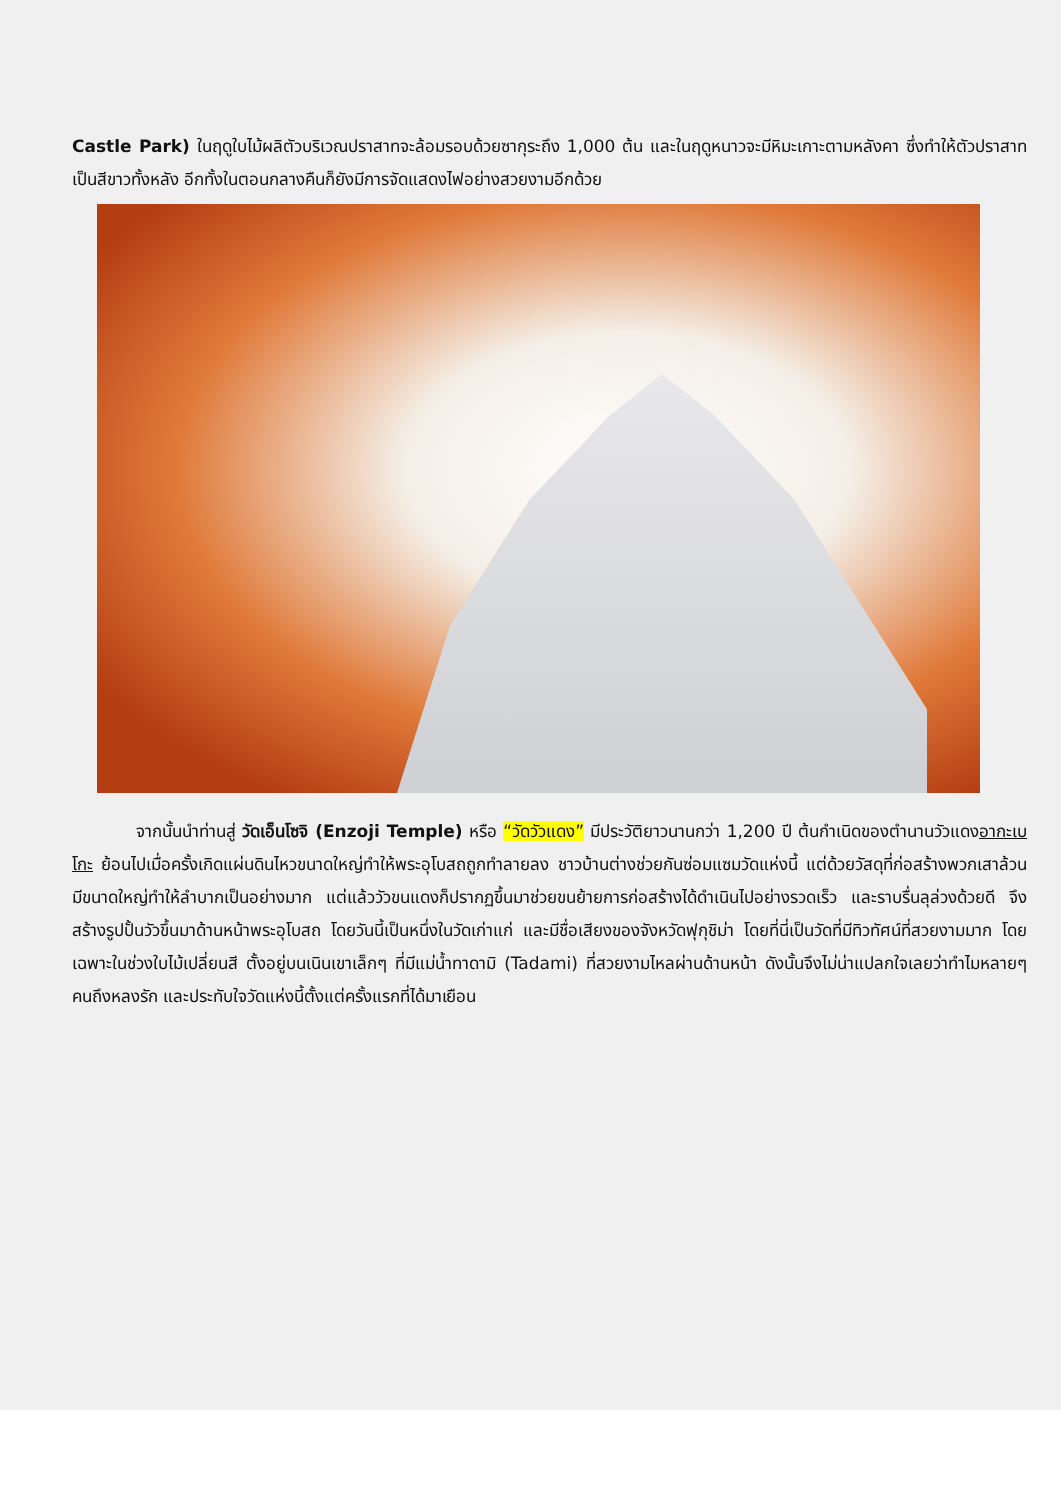Castle Park) ในฤดูใบไม้ผลิตัวบริเวณปราสาทจะล้อมรอบด้วยซากุระถึง 1,000 ต้น และในฤดูหนาวจะมีหิมะเกาะตามหลังคา ซึ่งทำให้ตัวปราสาทเป็นสีขาวทั้งหลัง อีกทั้งในตอนกลางคืนก็ยังมีการจัดแสดงไฟอย่างสวยงามอีกด้วย
จากนั้นนำท่านสู่ วัดเอ็นโซจิ (Enzoji Temple) หรือ “วัดวัวแดง” มีประวัติยาวนานกว่า 1,200 ปี ต้นกำเนิดของตำนานวัวแดงอากะเบโกะ ย้อนไปเมื่อครั้งเกิดแผ่นดินไหวขนาดใหญ่ทำให้พระอุโบสถถูกทำลายลง ชาวบ้านต่างช่วยกันซ่อมแซมวัดแห่งนี้ แต่ด้วยวัสดุที่ก่อสร้างพวกเสาล้วนมีขนาดใหญ่ทำให้ลำบากเป็นอย่างมาก แต่แล้ววัวขนแดงก็ปรากฏขึ้นมาช่วยขนย้ายการก่อสร้างได้ดำเนินไปอย่างรวดเร็ว และราบรื่นลุล่วงด้วยดี จึงสร้างรูปปั้นวัวขึ้นมาด้านหน้าพระอุโบสถ โดยวันนี้เป็นหนึ่งในวัดเก่าแก่ และมีชื่อเสียงของจังหวัดฟุกุชิม่า โดยที่นี่เป็นวัดที่มีทิวทัศน์ที่สวยงามมาก โดยเฉพาะในช่วงใบไม้เปลี่ยนสี ตั้งอยู่บนเนินเขาเล็กๆ ที่มีแม่น้ำทาดามิ (Tadami) ที่สวยงามไหลผ่านด้านหน้า ดังนั้นจึงไม่น่าแปลกใจเลยว่าทำไมหลายๆ คนถึงหลงรัก และประทับใจวัดแห่งนี้ตั้งแต่ครั้งแรกที่ได้มาเยือน